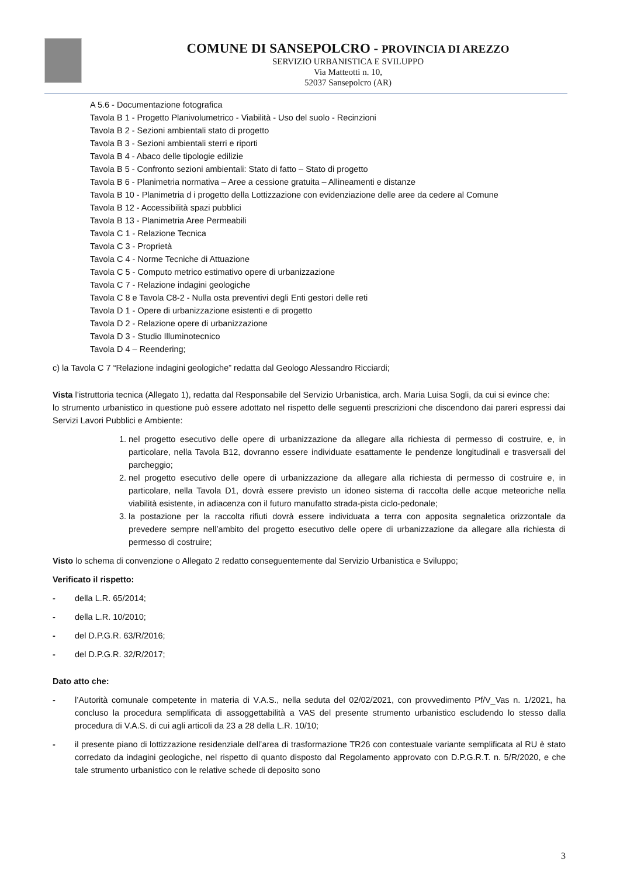COMUNE DI SANSEPOLCRO - PROVINCIA DI AREZZO
SERVIZIO URBANISTICA E SVILUPPO
Via Matteotti n. 10,
52037 Sansepolcro (AR)
A 5.6 - Documentazione fotografica
Tavola B 1 - Progetto Planivolumetrico - Viabilità - Uso del suolo - Recinzioni
Tavola B 2 - Sezioni ambientali stato di progetto
Tavola B 3 - Sezioni ambientali sterri e riporti
Tavola B 4 - Abaco delle tipologie edilizie
Tavola B 5 - Confronto sezioni ambientali: Stato di fatto – Stato di progetto
Tavola B 6 - Planimetria normativa – Aree a cessione gratuita – Allineamenti e distanze
Tavola B 10 - Planimetria d i progetto della Lottizzazione con evidenziazione delle aree da cedere al Comune
Tavola B 12 - Accessibilità spazi pubblici
Tavola B 13 - Planimetria Aree Permeabili
Tavola C 1 - Relazione Tecnica
Tavola C 3 - Proprietà
Tavola C 4 - Norme Tecniche di Attuazione
Tavola C 5 - Computo metrico estimativo opere di urbanizzazione
Tavola C 7 - Relazione indagini geologiche
Tavola C 8 e Tavola C8-2 - Nulla osta preventivi degli Enti gestori delle reti
Tavola D 1 - Opere di urbanizzazione esistenti e di progetto
Tavola D 2 - Relazione opere di urbanizzazione
Tavola D 3 - Studio Illuminotecnico
Tavola D 4 – Reendering;
c) la Tavola C 7 “Relazione indagini geologiche” redatta dal Geologo Alessandro Ricciardi;
Vista l’istruttoria tecnica (Allegato 1), redatta dal Responsabile del Servizio Urbanistica, arch. Maria Luisa Sogli, da cui si evince che:
lo strumento urbanistico in questione può essere adottato nel rispetto delle seguenti prescrizioni che discendono dai pareri espressi dai Servizi Lavori Pubblici e Ambiente:
1. nel progetto esecutivo delle opere di urbanizzazione da allegare alla richiesta di permesso di costruire, e, in particolare, nella Tavola B12, dovranno essere individuate esattamente le pendenze longitudinali e trasversali del parcheggio;
2. nel progetto esecutivo delle opere di urbanizzazione da allegare alla richiesta di permesso di costruire e, in particolare, nella Tavola D1, dovrà essere previsto un idoneo sistema di raccolta delle acque meteoriche nella viabilità esistente, in adiacenza con il futuro manufatto strada-pista ciclo-pedonale;
3. la postazione per la raccolta rifiuti dovrà essere individuata a terra con apposita segnaletica orizzontale da prevedere sempre nell’ambito del progetto esecutivo delle opere di urbanizzazione da allegare alla richiesta di permesso di costruire;
Visto lo schema di convenzione o Allegato 2 redatto conseguentemente dal Servizio Urbanistica e Sviluppo;
Verificato il rispetto:
- della L.R. 65/2014;
- della L.R. 10/2010;
- del D.P.G.R. 63/R/2016;
- del D.P.G.R. 32/R/2017;
Dato atto che:
- l’Autorità comunale competente in materia di V.A.S., nella seduta del 02/02/2021, con provvedimento Pf/V_Vas n. 1/2021, ha concluso la procedura semplificata di assoggettabilità a VAS del presente strumento urbanistico escludendo lo stesso dalla procedura di V.A.S. di cui agli articoli da 23 a 28 della L.R. 10/10;
- il presente piano di lottizzazione residenziale dell’area di trasformazione TR26 con contestuale variante semplificata al RU è stato corredato da indagini geologiche, nel rispetto di quanto disposto dal Regolamento approvato con D.P.G.R.T. n. 5/R/2020, e che tale strumento urbanistico con le relative schede di deposito sono
3